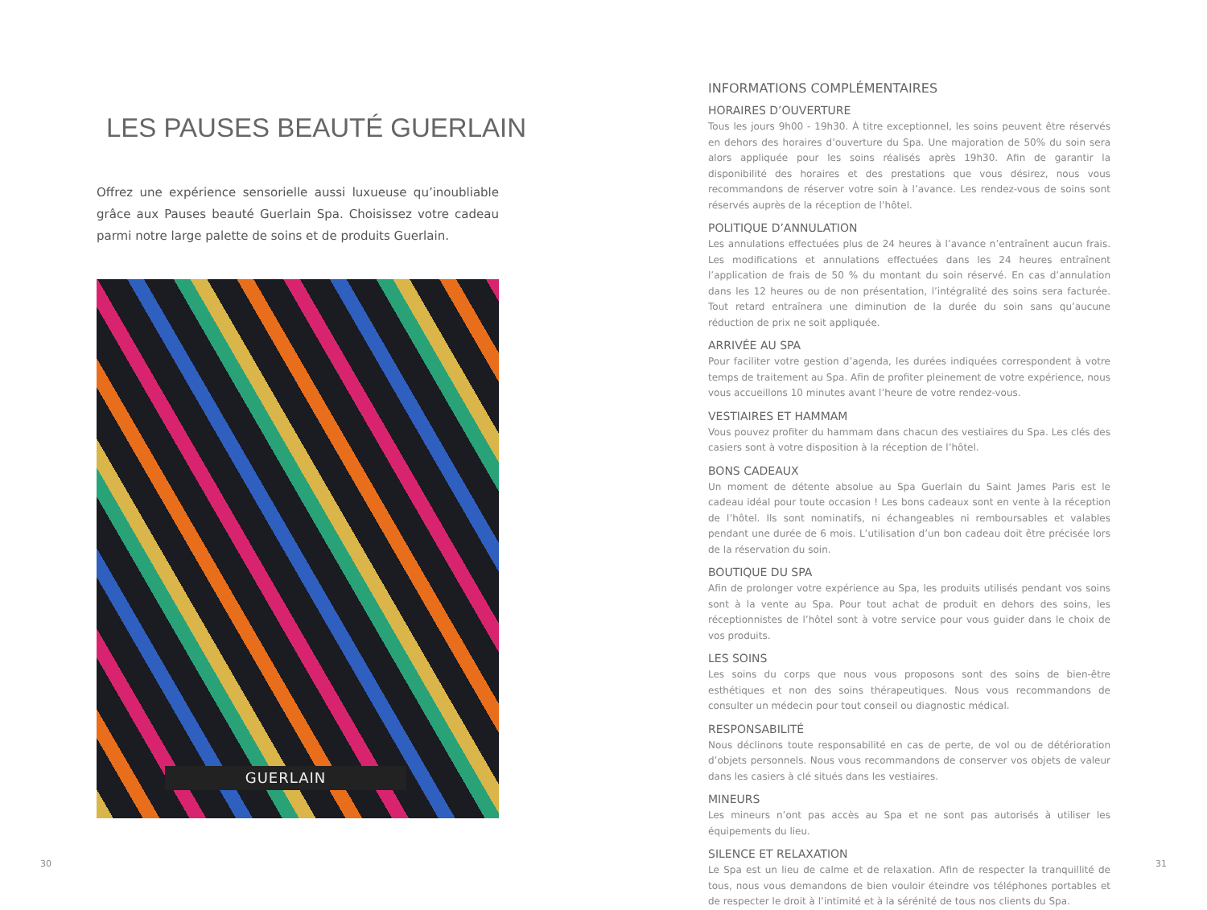LES PAUSES BEAUTÉ GUERLAIN
Offrez une expérience sensorielle aussi luxueuse qu’inoubliable grâce aux Pauses beauté Guerlain Spa. Choisissez votre cadeau parmi notre large palette de soins et de produits Guerlain.
GUERLAIN
INFORMATIONS COMPLÉMENTAIRES
HORAIRES D’OUVERTURE
Tous les jours 9h00 - 19h30. À titre exceptionnel, les soins peuvent être réservés en dehors des horaires d’ouverture du Spa. Une majoration de 50% du soin sera alors appliquée pour les soins réalisés après 19h30. Afin de garantir la disponibilité des horaires et des prestations que vous désirez, nous vous recommandons de réserver votre soin à l’avance. Les rendez-vous de soins sont réservés auprès de la réception de l’hôtel.
POLITIQUE D’ANNULATION
Les annulations effectuées plus de 24 heures à l’avance n’entraînent aucun frais. Les modifications et annulations effectuées dans les 24 heures entraînent l’application de frais de 50 % du montant du soin réservé. En cas d’annulation dans les 12 heures ou de non présentation, l’intégralité des soins sera facturée. Tout retard entraînera une diminution de la durée du soin sans qu’aucune réduction de prix ne soit appliquée.
ARRIVÉE AU SPA
Pour faciliter votre gestion d’agenda, les durées indiquées correspondent à votre temps de traitement au Spa. Afin de profiter pleinement de votre expérience, nous vous accueillons 10 minutes avant l’heure de votre rendez-vous.
VESTIAIRES ET HAMMAM
Vous pouvez profiter du hammam dans chacun des vestiaires du Spa. Les clés des casiers sont à votre disposition à la réception de l’hôtel.
BONS CADEAUX
Un moment de détente absolue au Spa Guerlain du Saint James Paris est le cadeau idéal pour toute occasion ! Les bons cadeaux sont en vente à la réception de l’hôtel. Ils sont nominatifs, ni échangeables ni remboursables et valables pendant une durée de 6 mois. L’utilisation d’un bon cadeau doit être précisée lors de la réservation du soin.
BOUTIQUE DU SPA
Afin de prolonger votre expérience au Spa, les produits utilisés pendant vos soins sont à la vente au Spa. Pour tout achat de produit en dehors des soins, les réceptionnistes de l’hôtel sont à votre service pour vous guider dans le choix de vos produits.
LES SOINS
Les soins du corps que nous vous proposons sont des soins de bien-être esthétiques et non des soins thérapeutiques. Nous vous recommandons de consulter un médecin pour tout conseil ou diagnostic médical.
RESPONSABILITÉ
Nous déclinons toute responsabilité en cas de perte, de vol ou de détérioration d’objets personnels. Nous vous recommandons de conserver vos objets de valeur dans les casiers à clé situés dans les vestiaires.
MINEURS
Les mineurs n’ont pas accès au Spa et ne sont pas autorisés à utiliser les équipements du lieu.
SILENCE ET RELAXATION
Le Spa est un lieu de calme et de relaxation. Afin de respecter la tranquillité de tous, nous vous demandons de bien vouloir éteindre vos téléphones portables et de respecter le droit à l’intimité et à la sérénité de tous nos clients du Spa.
30 31